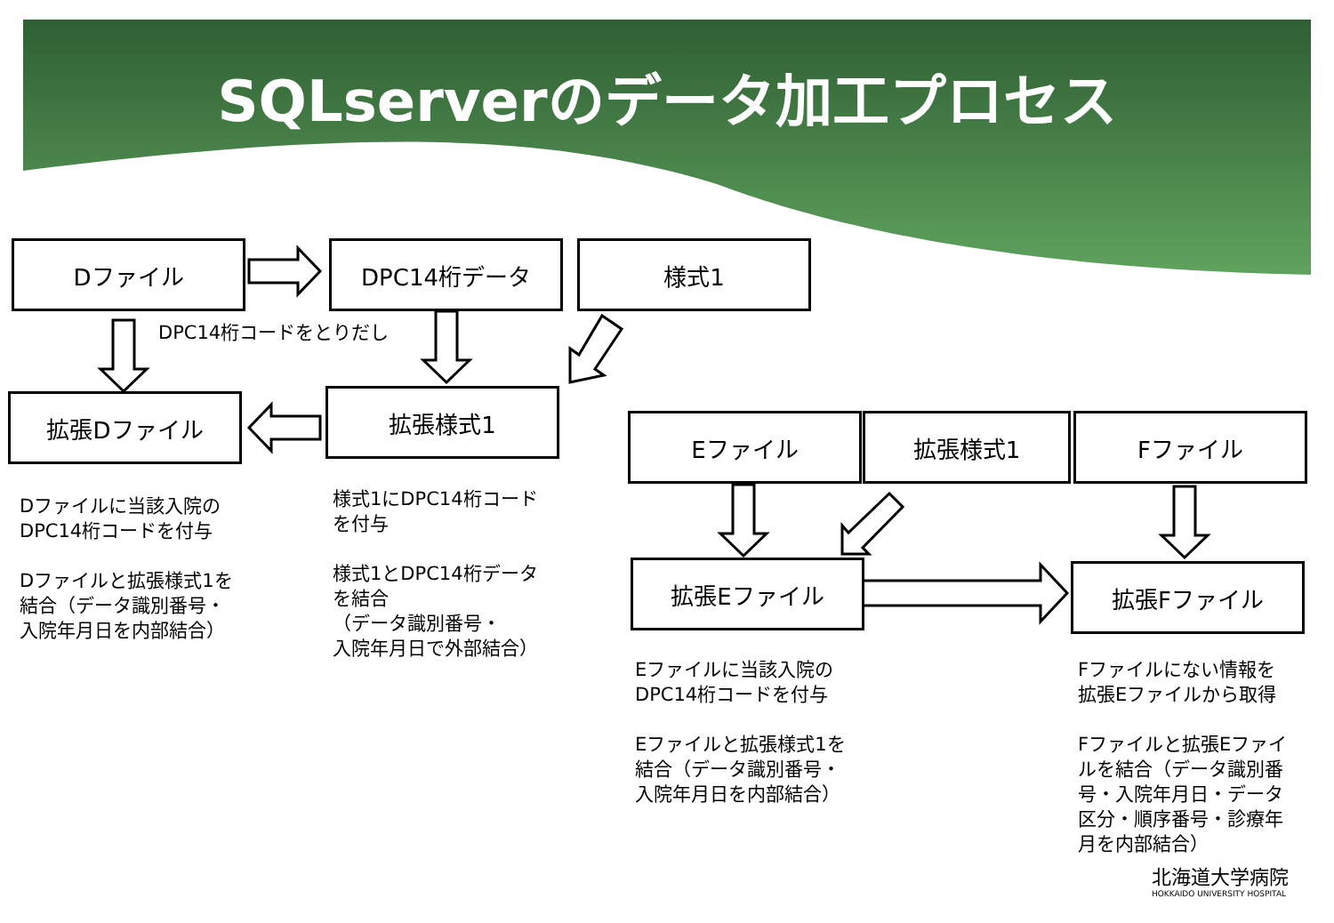SQLserverのデータ加工プロセス
Dファイル DPC14桁データ 様式1
DPC14桁コードをとりだし
拡張Dファイル 拡張様式1
Eファイル 拡張様式1 Fファイル
拡張Eファイル 拡張Fファイル
Dファイルに当該入院の
DPC14桁コードを付与
Dファイルと拡張様式1を
結合（データ識別番号・
入院年月日を内部結合）
様式1にDPC14桁コード
を付与
様式1とDPC14桁データ
を結合
（データ識別番号・
入院年月日で外部結合）
Eファイルに当該入院の
DPC14桁コードを付与
Eファイルと拡張様式1を
結合（データ識別番号・
入院年月日を内部結合）
Fファイルにない情報を
拡張Eファイルから取得
Fファイルと拡張Eファイ
ルを結合（データ識別番
号・入院年月日・データ
区分・順序番号・診療年
月を内部結合）
北海道大学病院
HOKKAIDO UNIVERSITY HOSPITAL